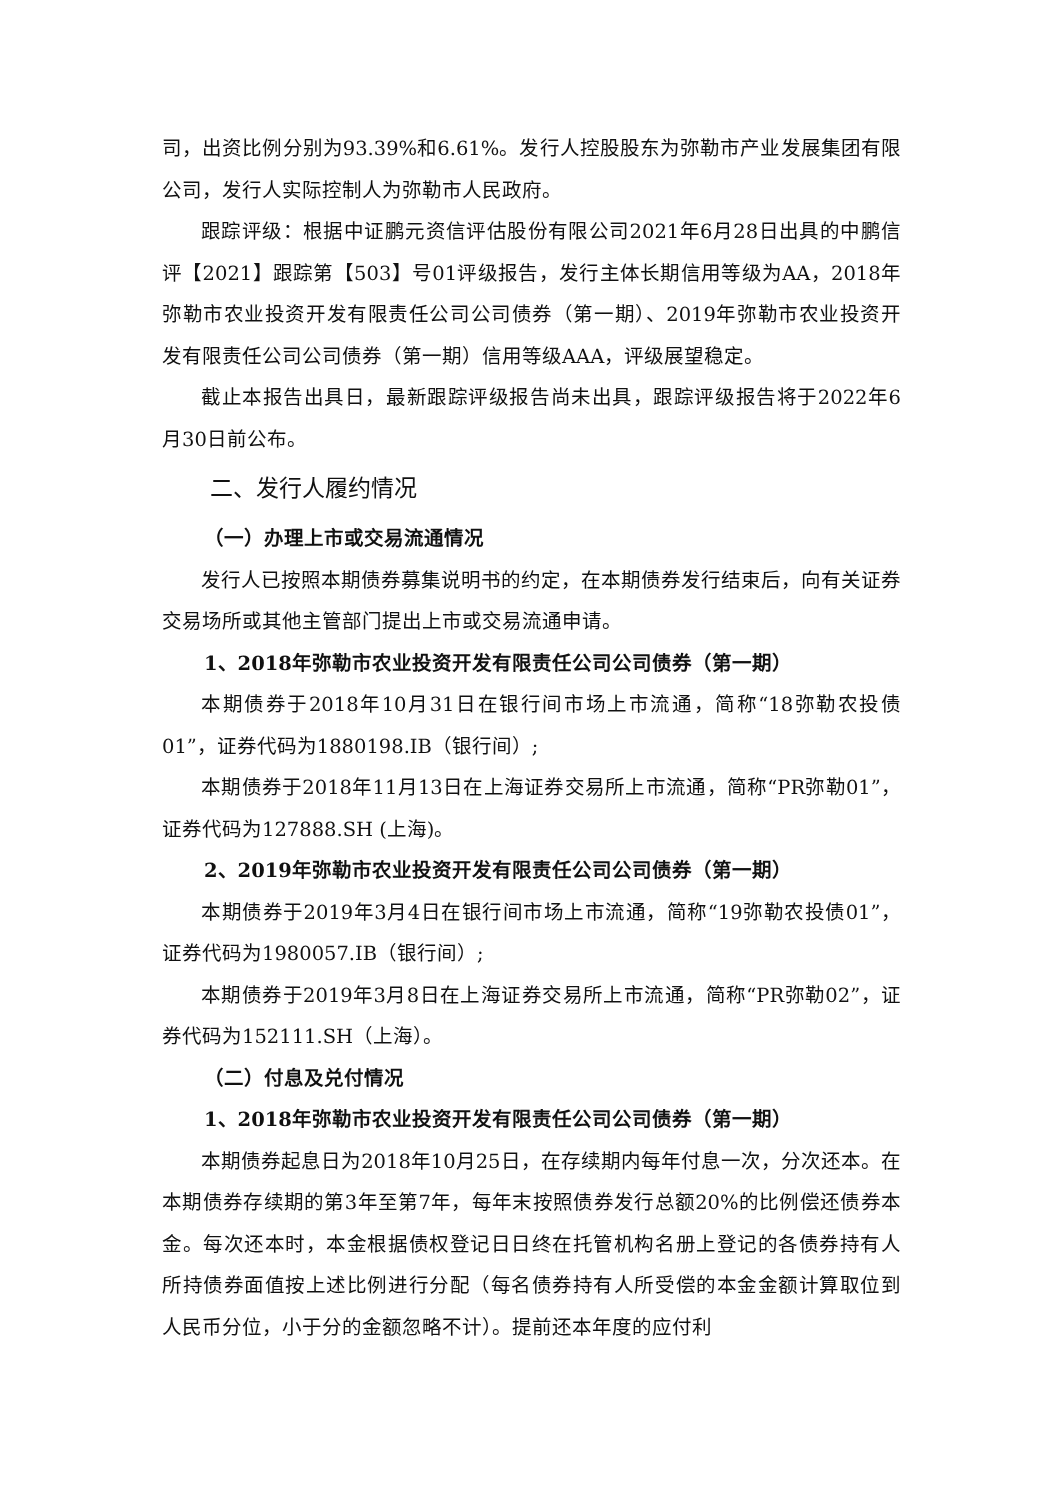司，出资比例分别为93.39%和6.61%。发行人控股股东为弥勒市产业发展集团有限公司，发行人实际控制人为弥勒市人民政府。
跟踪评级：根据中证鹏元资信评估股份有限公司2021年6月28日出具的中鹏信评【2021】跟踪第【503】号01评级报告，发行主体长期信用等级为AA，2018年弥勒市农业投资开发有限责任公司公司债券（第一期）、2019年弥勒市农业投资开发有限责任公司公司债券（第一期）信用等级AAA，评级展望稳定。
截止本报告出具日，最新跟踪评级报告尚未出具，跟踪评级报告将于2022年6月30日前公布。
二、发行人履约情况
（一）办理上市或交易流通情况
发行人已按照本期债券募集说明书的约定，在本期债券发行结束后，向有关证券交易场所或其他主管部门提出上市或交易流通申请。
1、2018年弥勒市农业投资开发有限责任公司公司债券（第一期）
本期债券于2018年10月31日在银行间市场上市流通，简称“18弥勒农投债01”，证券代码为1880198.IB（银行间）;
本期债券于2018年11月13日在上海证券交易所上市流通，简称“PR弥勒01”，证券代码为127888.SH (上海)。
2、2019年弥勒市农业投资开发有限责任公司公司债券（第一期）
本期债券于2019年3月4日在银行间市场上市流通，简称“19弥勒农投债01”，证券代码为1980057.IB（银行间）;
本期债券于2019年3月8日在上海证券交易所上市流通，简称“PR弥勒02”，证券代码为152111.SH（上海）。
（二）付息及兑付情况
1、2018年弥勒市农业投资开发有限责任公司公司债券（第一期）
本期债券起息日为2018年10月25日，在存续期内每年付息一次，分次还本。在本期债券存续期的第3年至第7年，每年末按照债券发行总额20%的比例偿还债券本金。每次还本时，本金根据债权登记日日终在托管机构名册上登记的各债券持有人所持债券面值按上述比例进行分配（每名债券持有人所受偿的本金金额计算取位到人民币分位，小于分的金额忽略不计）。提前还本年度的应付利